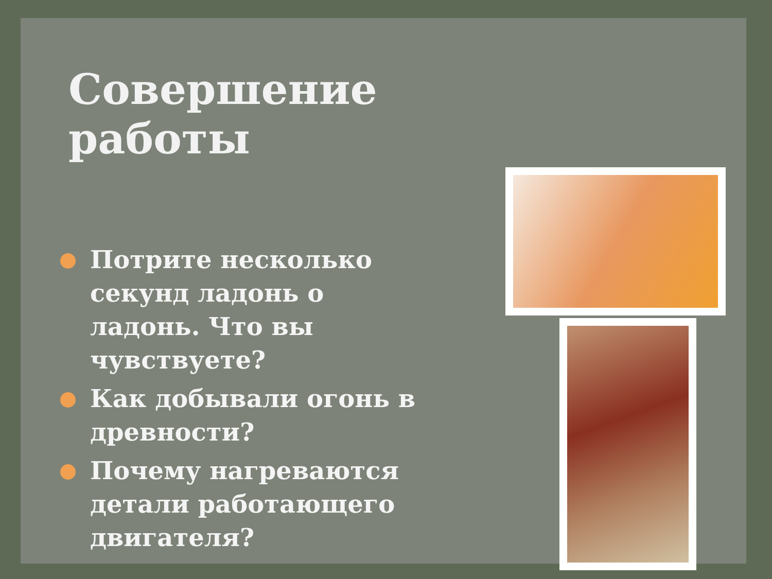Совершение работы
Потрите несколько секунд ладонь о ладонь. Что вы чувствуете?
Как добывали огонь в древности?
Почему нагреваются детали работающего двигателя?